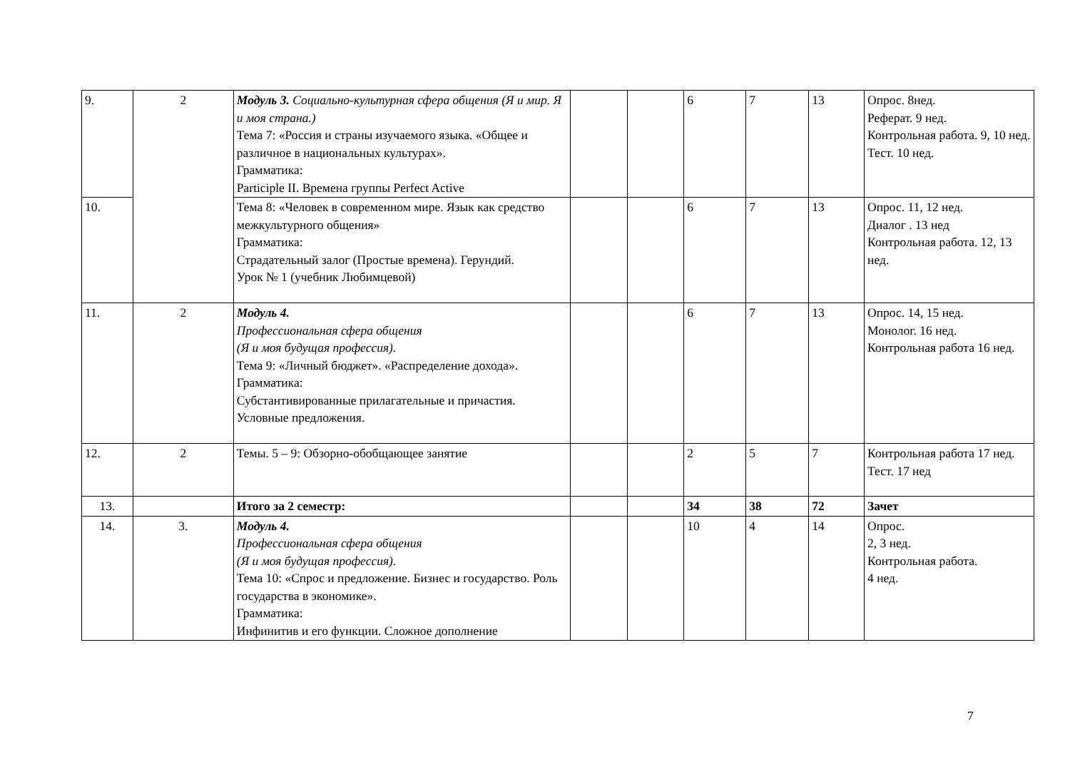| 9. | 2 | Модуль 3. Социально-культурная сфера общения (Я и мир. Я и моя страна.) Тема 7: «Россия и страны изучаемого языка. «Общее и различное в национальных культурах». Грамматика: Participle II. Времена группы Perfect Active | | | 6 | 7 | 13 | Опрос. 8нед. Реферат. 9 нед. Контрольная работа. 9, 10 нед. Тест. 10 нед. |
| 10. | | Тема 8: «Человек в современном мире. Язык как средство межкультурного общения» Грамматика: Страдательный залог (Простые времена). Герундий. Урок № 1 (учебник Любимцевой) | | | 6 | 7 | 13 | Опрос. 11, 12 нед. Диалог . 13 нед Контрольная работа. 12, 13 нед. |
| 11. | 2 | Модуль 4. Профессиональная сфера общения (Я и моя будущая профессия). Тема 9: «Личный бюджет». «Распределение дохода». Грамматика: Субстантивированные прилагательные и причастия. Условные предложения. | | | 6 | 7 | 13 | Опрос. 14, 15 нед. Монолог. 16 нед. Контрольная работа 16 нед. |
| 12. | 2 | Темы. 5 – 9: Обзорно-обобщающее занятие | | | 2 | 5 | 7 | Контрольная работа 17 нед. Тест. 17 нед |
| 13. | | Итого за 2 семестр: | | | 34 | 38 | 72 | Зачет |
| 14. | 3. | Модуль 4. Профессиональная сфера общения (Я и моя будущая профессия). Тема 10: «Спрос и предложение. Бизнес и государство. Роль государства в экономике». Грамматика: Инфинитив и его функции. Сложное дополнение | | | 10 | 4 | 14 | Опрос. 2, 3 нед. Контрольная работа. 4 нед. |
7